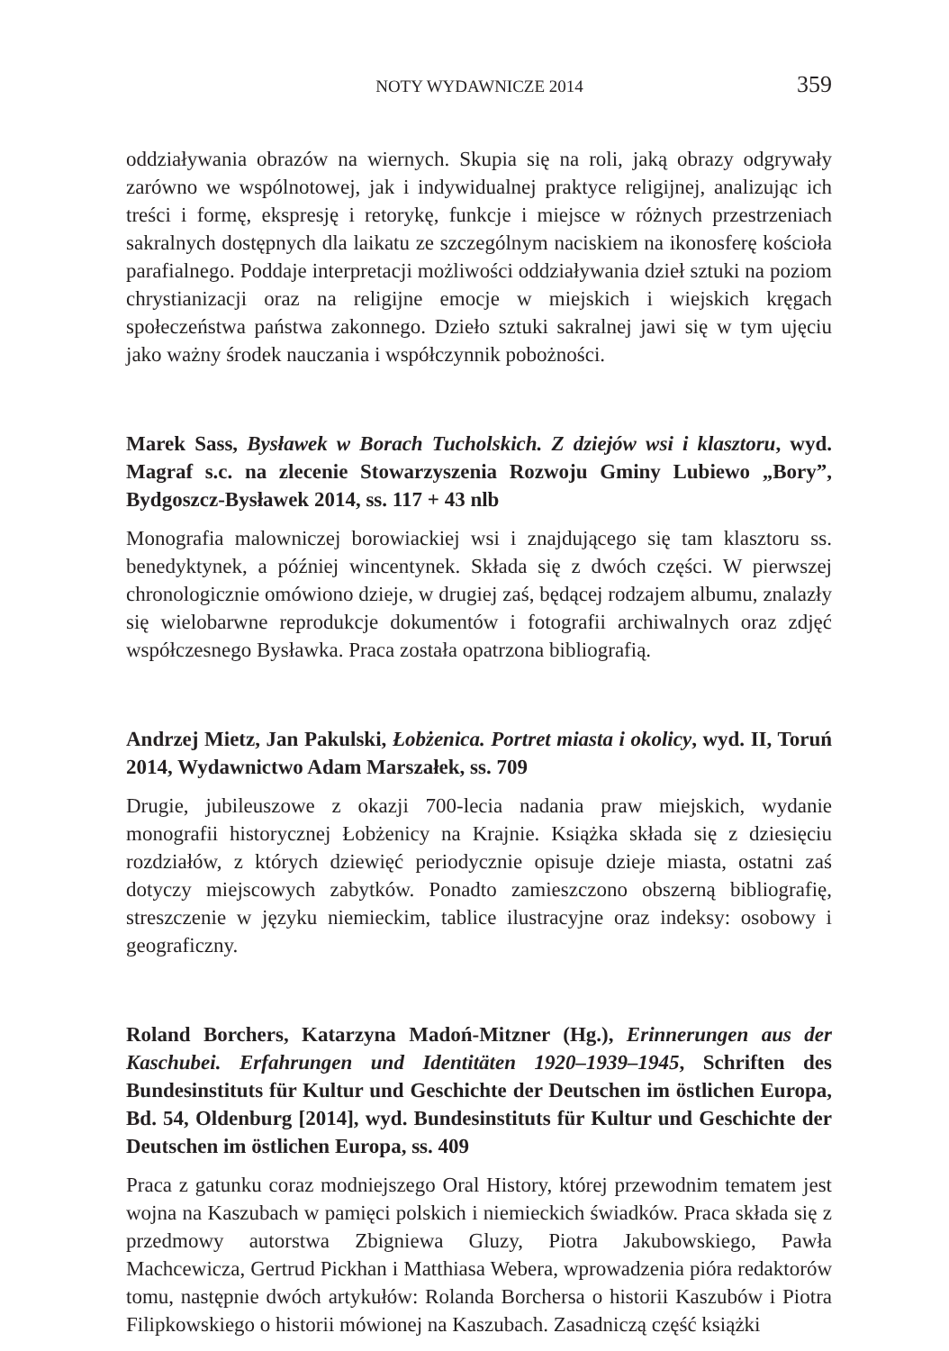NOTY WYDAWNICZE 2014 359
oddziaływania obrazów na wiernych. Skupia się na roli, jaką obrazy odgrywały zarówno we wspólnotowej, jak i indywidualnej praktyce religijnej, analizując ich treści i formę, ekspresję i retorykę, funkcje i miejsce w różnych przestrzeniach sakralnych dostępnych dla laikatu ze szczególnym naciskiem na ikonosferę kościoła parafialnego. Poddaje interpretacji możliwości oddziaływania dzieł sztuki na poziom chrystianizacji oraz na religijne emocje w miejskich i wiejskich kręgach społeczeństwa państwa zakonnego. Dzieło sztuki sakralnej jawi się w tym ujęciu jako ważny środek nauczania i współczynnik pobożności.
Marek Sass, Bysławek w Borach Tucholskich. Z dziejów wsi i klasztoru, wyd. Magraf s.c. na zlecenie Stowarzyszenia Rozwoju Gminy Lubiewo „Bory”, Bydgoszcz-Bysławek 2014, ss. 117 + 43 nlb
Monografia malowniczej borowiackiej wsi i znajdującego się tam klasztoru ss. benedyktynek, a później wincentynek. Składa się z dwóch części. W pierwszej chronologicznie omówiono dzieje, w drugiej zaś, będącej rodzajem albumu, znalazły się wielobarwne reprodukcje dokumentów i fotografii archiwalnych oraz zdjęć współczesnego Bysławka. Praca została opatrzona bibliografią.
Andrzej Mietz, Jan Pakulski, Łobżenica. Portret miasta i okolicy, wyd. II, Toruń 2014, Wydawnictwo Adam Marszałek, ss. 709
Drugie, jubileuszowe z okazji 700-lecia nadania praw miejskich, wydanie monografii historycznej Łobżenicy na Krajnie. Książka składa się z dziesięciu rozdziałów, z których dziewięć periodycznie opisuje dzieje miasta, ostatni zaś dotyczy miejscowych zabytków. Ponadto zamieszczono obszerną bibliografię, streszczenie w języku niemieckim, tablice ilustracyjne oraz indeksy: osobowy i geograficzny.
Roland Borchers, Katarzyna Madoń-Mitzner (Hg.), Erinnerungen aus der Kaschubei. Erfahrungen und Identitäten 1920–1939–1945, Schriften des Bundesinstituts für Kultur und Geschichte der Deutschen im östlichen Europa, Bd. 54, Oldenburg [2014], wyd. Bundesinstituts für Kultur und Geschichte der Deutschen im östlichen Europa, ss. 409
Praca z gatunku coraz modniejszego Oral History, której przewodnim tematem jest wojna na Kaszubach w pamięci polskich i niemieckich świadków. Praca składa się z przedmowy autorstwa Zbigniewa Gluzy, Piotra Jakubowskiego, Pawła Machcewicza, Gertrud Pickhan i Matthiasa Webera, wprowadzenia pióra redaktorów tomu, następnie dwóch artykułów: Rolanda Borchersa o historii Kaszubów i Piotra Filipkowskiego o historii mówionej na Kaszubach. Zasadniczą część książki